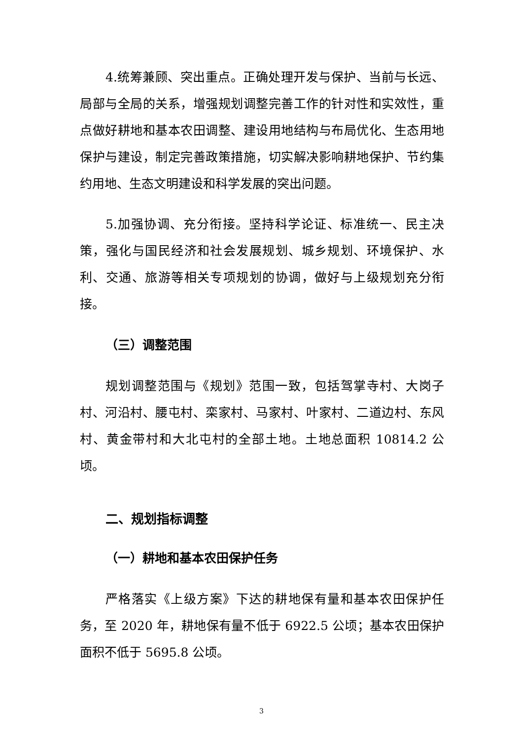4.统筹兼顾、突出重点。正确处理开发与保护、当前与长远、局部与全局的关系，增强规划调整完善工作的针对性和实效性，重点做好耕地和基本农田调整、建设用地结构与布局优化、生态用地保护与建设，制定完善政策措施，切实解决影响耕地保护、节约集约用地、生态文明建设和科学发展的突出问题。
5.加强协调、充分衔接。坚持科学论证、标准统一、民主决策，强化与国民经济和社会发展规划、城乡规划、环境保护、水利、交通、旅游等相关专项规划的协调，做好与上级规划充分衔接。
（三）调整范围
规划调整范围与《规划》范围一致，包括驾掌寺村、大岗子村、河沿村、腰屯村、栾家村、马家村、叶家村、二道边村、东风村、黄金带村和大北屯村的全部土地。土地总面积 10814.2 公顷。
二、规划指标调整
（一）耕地和基本农田保护任务
严格落实《上级方案》下达的耕地保有量和基本农田保护任务，至 2020 年，耕地保有量不低于 6922.5 公顷；基本农田保护面积不低于 5695.8 公顷。
3